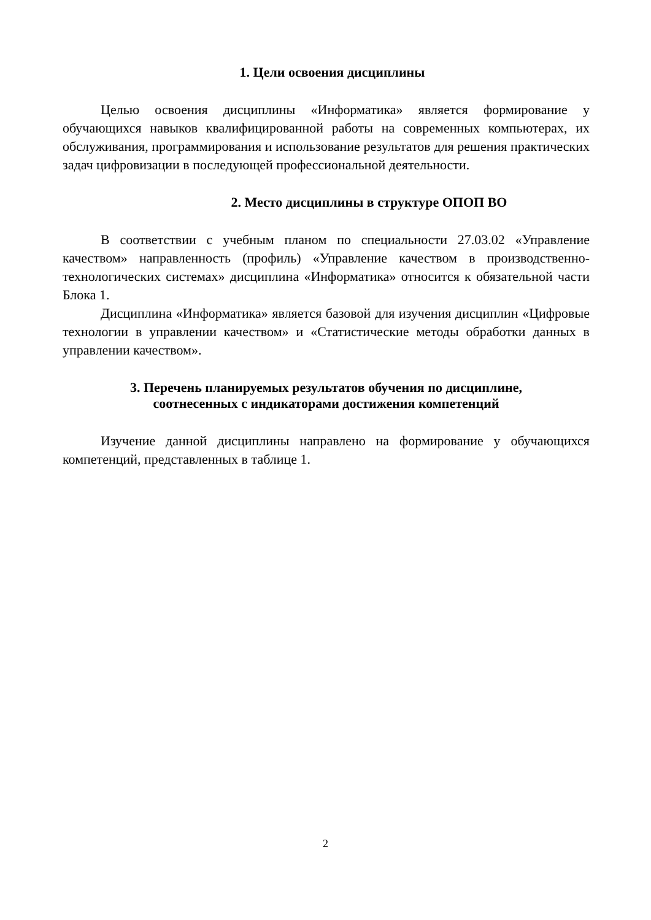1. Цели освоения дисциплины
Целью освоения дисциплины «Информатика» является формирование у обучающихся навыков квалифицированной работы на современных компьютерах, их обслуживания, программирования и использование результатов для решения практических задач цифровизации в последующей профессиональной деятельности.
2. Место дисциплины в структуре ОПОП ВО
В соответствии с учебным планом по специальности 27.03.02 «Управление качеством» направленность (профиль) «Управление качеством в производственно-технологических системах» дисциплина «Информатика» относится к обязательной части Блока 1.
Дисциплина «Информатика» является базовой для изучения дисциплин «Цифровые технологии в управлении качеством» и «Статистические методы обработки данных в управлении качеством».
3. Перечень планируемых результатов обучения по дисциплине,
соотнесенных с индикаторами достижения компетенций
Изучение данной дисциплины направлено на формирование у обучающихся компетенций, представленных в таблице 1.
2